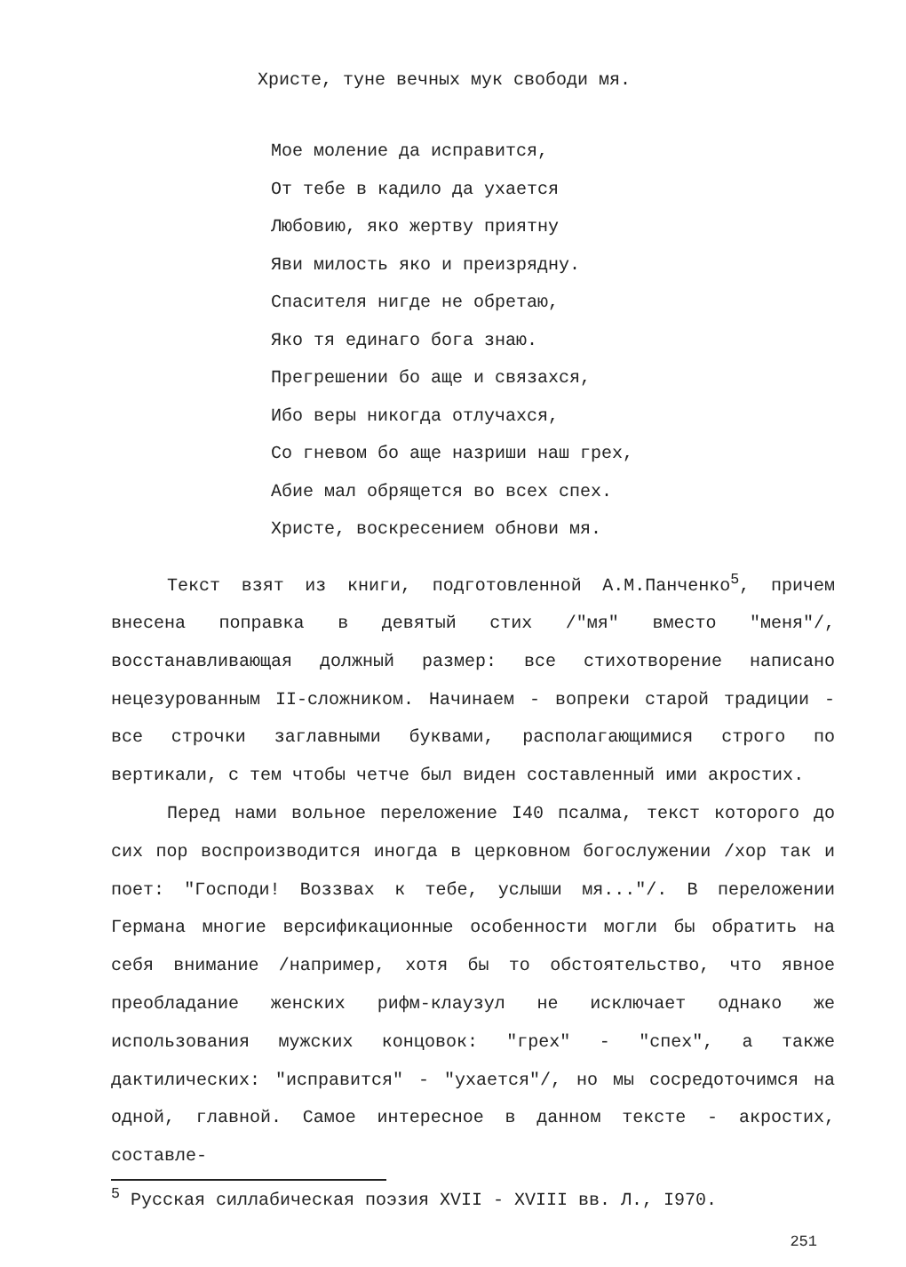Христе, туне вечных мук свободи мя.
Мое моление да исправится,
От тебе в кадило да ухается
Любовию, яко жертву приятну
Яви милость яко и преизрядну.
Спасителя нигде не обретаю,
Яко тя единаго бога знаю.
Прегрешении бо аще и связахся,
Ибо веры никогда отлучахся,
Со гневом бо аще назриши наш грех,
Абие мал обрящется во всех спех.
Христе, воскресением обнови мя.
Текст взят из книги, подготовленной А.М.Панченко<sup>5</sup>, причем внесена поправка в девятый стих /"мя" вместо "меня"/, восстанавливающая должный размер: все стихотворение написано нецезурованным II-сложником. Начинаем - вопреки старой традиции - все строчки заглавными буквами, располагающимися строго по вертикали, с тем чтобы четче был виден составленный ими акростих.
Перед нами вольное переложение I40 псалма, текст которого до сих пор воспроизводится иногда в церковном богослужении /хор так и поет: "Господи! Воззвах к тебе, услыши мя..."/. В переложении Германа многие версификационные особенности могли бы обратить на себя внимание /например, хотя бы то обстоятельство, что явное преобладание женских рифм-клаузул не исключает однако же использования мужских концовок: "грех" - "спех", а также дактилических: "исправится" - "ухается"/, но мы сосредоточимся на одной, главной. Самое интересное в данном тексте - акростих, составле-
<sup>5</sup> Русская силлабическая поэзия XVII - XVIII вв. Л., I970.
251